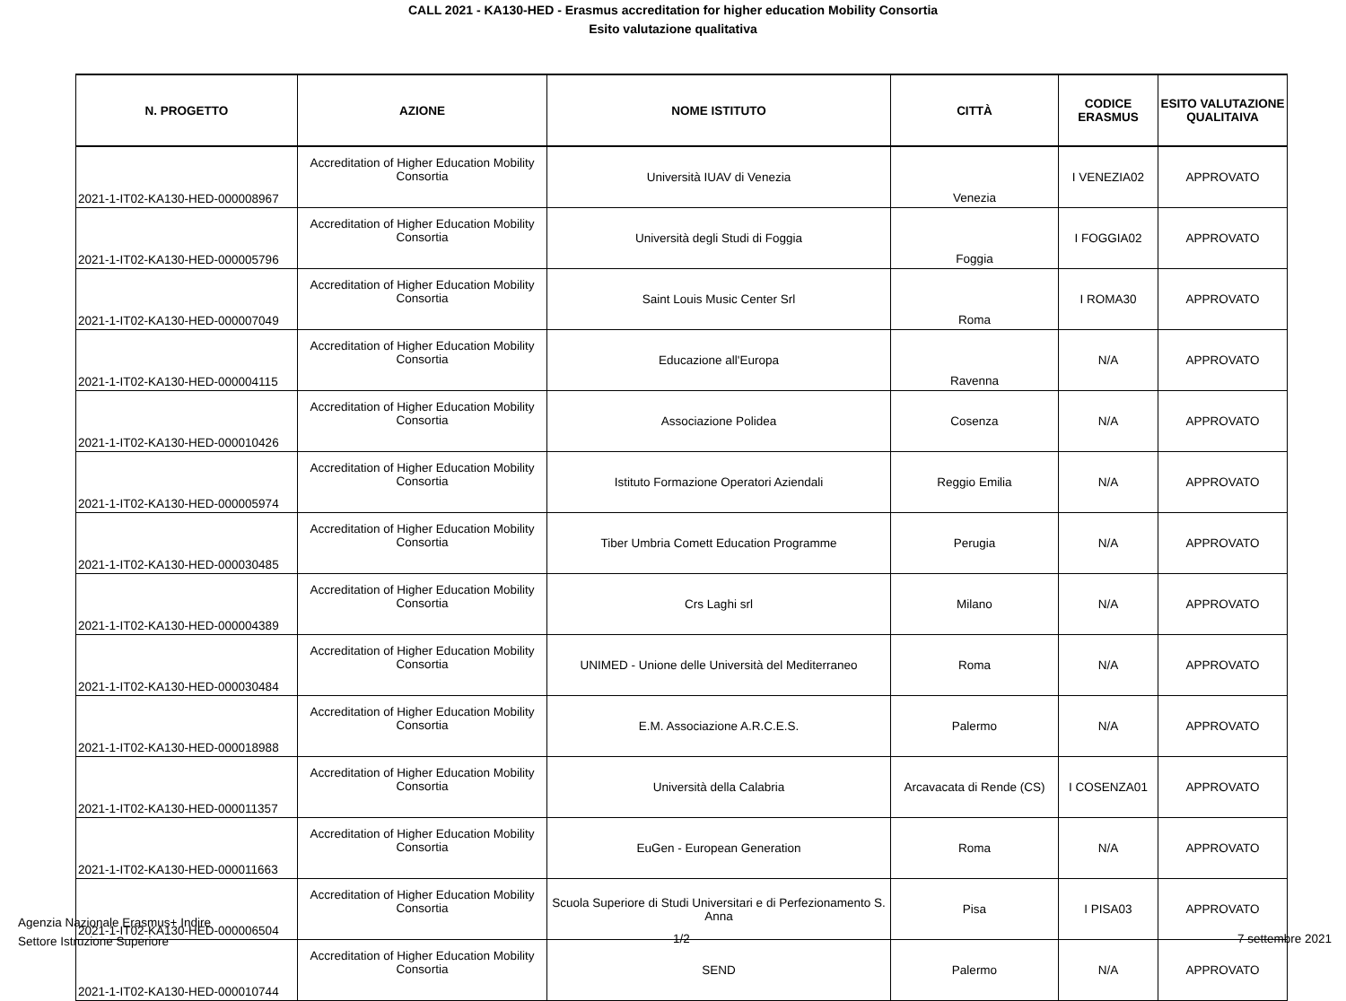CALL 2021 - KA130-HED - Erasmus accreditation for higher education Mobility Consortia
Esito valutazione qualitativa
| N. PROGETTO | AZIONE | NOME ISTITUTO | CITTÀ | CODICE ERASMUS | ESITO VALUTAZIONE QUALITAIVA |
| --- | --- | --- | --- | --- | --- |
| 2021-1-IT02-KA130-HED-000008967 | Accreditation of Higher Education Mobility Consortia | Università IUAV di Venezia | Venezia | I VENEZIA02 | APPROVATO |
| 2021-1-IT02-KA130-HED-000005796 | Accreditation of Higher Education Mobility Consortia | Università degli Studi di Foggia | Foggia | I FOGGIA02 | APPROVATO |
| 2021-1-IT02-KA130-HED-000007049 | Accreditation of Higher Education Mobility Consortia | Saint Louis Music Center Srl | Roma | I ROMA30 | APPROVATO |
| 2021-1-IT02-KA130-HED-000004115 | Accreditation of Higher Education Mobility Consortia | Educazione all'Europa | Ravenna | N/A | APPROVATO |
| 2021-1-IT02-KA130-HED-000010426 | Accreditation of Higher Education Mobility Consortia | Associazione Polidea | Cosenza | N/A | APPROVATO |
| 2021-1-IT02-KA130-HED-000005974 | Accreditation of Higher Education Mobility Consortia | Istituto Formazione Operatori Aziendali | Reggio Emilia | N/A | APPROVATO |
| 2021-1-IT02-KA130-HED-000030485 | Accreditation of Higher Education Mobility Consortia | Tiber Umbria Comett Education Programme | Perugia | N/A | APPROVATO |
| 2021-1-IT02-KA130-HED-000004389 | Accreditation of Higher Education Mobility Consortia | Crs Laghi srl | Milano | N/A | APPROVATO |
| 2021-1-IT02-KA130-HED-000030484 | Accreditation of Higher Education Mobility Consortia | UNIMED - Unione delle Università del Mediterraneo | Roma | N/A | APPROVATO |
| 2021-1-IT02-KA130-HED-000018988 | Accreditation of Higher Education Mobility Consortia | E.M. Associazione A.R.C.E.S. | Palermo | N/A | APPROVATO |
| 2021-1-IT02-KA130-HED-000011357 | Accreditation of Higher Education Mobility Consortia | Università della Calabria | Arcavacata di Rende (CS) | I COSENZA01 | APPROVATO |
| 2021-1-IT02-KA130-HED-000011663 | Accreditation of Higher Education Mobility Consortia | EuGen - European Generation | Roma | N/A | APPROVATO |
| 2021-1-IT02-KA130-HED-000006504 | Accreditation of Higher Education Mobility Consortia | Scuola Superiore di Studi Universitari e di Perfezionamento S. Anna | Pisa | I PISA03 | APPROVATO |
| 2021-1-IT02-KA130-HED-000010744 | Accreditation of Higher Education Mobility Consortia | SEND | Palermo | N/A | APPROVATO |
Agenzia Nazionale Erasmus+ Indire
Settore Istruzione Superiore
1/2 7 settembre 2021